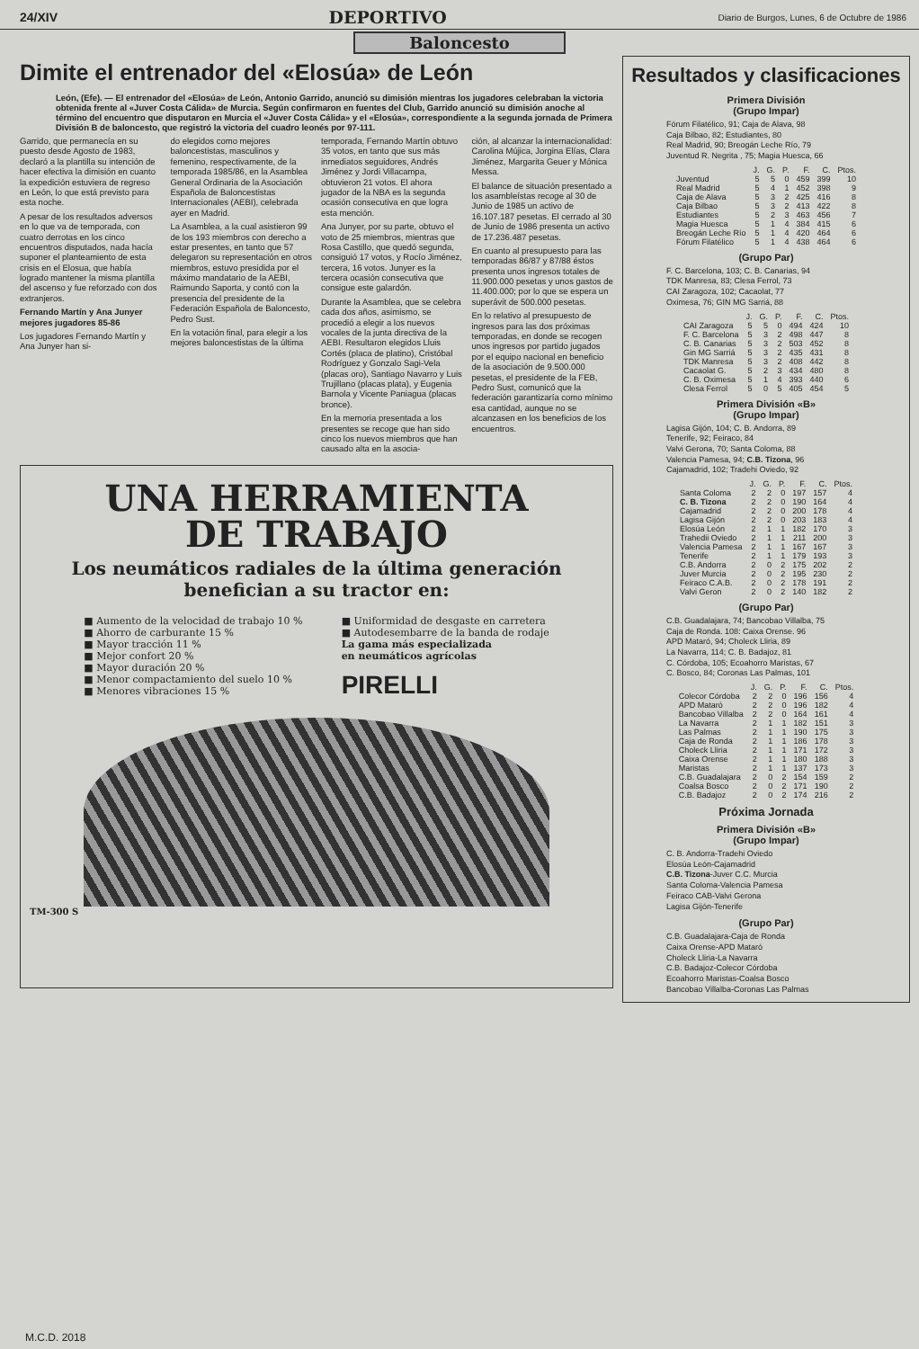24/XIV DEPORTIVO Diario de Burgos, Lunes, 6 de Octubre de 1986
Baloncesto
Dimite el entrenador del «Elosúa» de León
León, (Efe). — El entrenador del «Elosúa» de León, Antonio Garrido, anunció su dimisión mientras los jugadores celebraban la victoria obtenida frente al «Juver Costa Cálida» de Murcia. Según confirmaron en fuentes del Club, Garrido anunció su dimisión anoche al término del encuentro que disputaron en Murcia el «Juver Costa Cálida» y el «Elosúa», correspondiente a la segunda jornada de Primera División B de baloncesto, que registró la victoria del cuadro leonés por 97-111.
Garrido, que permanecía en su puesto desde Agosto de 1983, declaró a la plantilla su intención de hacer efectiva la dimisión en cuanto la expedición estuviera de regreso en León, lo que está previsto para esta noche.
A pesar de los resultados adversos en lo que va de temporada, con cuatro derrotas en los cinco encuentros disputados, nada hacía suponer el planteamiento de esta crisis en el Elosua, que había logrado mantener la misma plantilla del ascenso y fue reforzado con dos extranjeros.
Fernando Martín y Ana Junyer mejores jugadores 85-86
Los jugadores Fernando Martín y Ana Junyer han si-
do elegidos como mejores baloncestistas, masculinos y femenino, respectivamente, de la temporada 1985/86, en la Asamblea General Ordinaria de la Asociación Española de Baloncestistas Internacionales (AEBI), celebrada ayer en Madrid.
La Asamblea, a la cual asistieron 99 de los 193 miembros con derecho a estar presentes, en tanto que 57 delegaron su representación en otros miembros, estuvo presidida por el máximo mandatario de la AEBI, Raimundo Saporta, y contó con la presencia del presidente de la Federación Española de Baloncesto, Pedro Sust.
En la votación final, para elegir a los mejores baloncestistas de la última
temporada, Fernando Martín obtuvo 35 votos, en tanto que sus más inmediatos seguidores, Andrés Jiménez y Jordi Villacampa, obtuvieron 21 votos. El ahora jugador de la NBA es la segunda ocasión consecutiva en que logra esta mención.
Ana Junyer, por su parte, obtuvo el voto de 25 miembros, mientras que Rosa Castillo, que quedó segunda, consiguió 17 votos, y Rocío Jiménez, tercera, 16 votos. Junyer es la tercera ocasión consecutiva que consigue este galardón.
Durante la Asamblea, que se celebra cada dos años, asimismo, se procedió a elegir a los nuevos vocales de la junta directiva de la AEBI. Resultaron elegidos Lluis Cortés (placa de platino), Cristóbal Rodríguez y Gonzalo Sagi-Vela (placas oro), Santiago Navarro y Luis Trujillano (placas plata), y Eugenia Barnola y Vicente Paniagua (placas bronce).
En la memoria presentada a los presentes se recoge que han sido cinco los nuevos miembros que han causado alta en la asocia-
ción, al alcanzar la internacionalidad: Carolina Mújica, Jorgina Elías, Clara Jiménez, Margarita Geuer y Mónica Messa.
El balance de situación presentado a los asambleístas recoge al 30 de Junio de 1985 un activo de 16.107.187 pesetas. El cerrado al 30 de Junio de 1986 presenta un activo de 17.236.487 pesetas.
En cuanto al presupuesto para las temporadas 86/87 y 87/88 éstos presenta unos ingresos totales de 11.900.000 pesetas y unos gastos de 11.400.000; por lo que se espera un superávit de 500.000 pesetas.
En lo relativo al presupuesto de ingresos para las dos próximas temporadas, en donde se recogen unos ingresos por partido jugados por el equipo nacional en beneficio de la asociación de 9.500.000 pesetas, el presidente de la FEB, Pedro Sust, comunicó que la federación garantizaría como mínimo esa cantidad, aunque no se alcanzasen en los beneficios de los encuentros.
UNA HERRAMIENTA
DE TRABAJO
Los neumáticos radiales de la última generación
benefician a su tractor en:
■ Aumento de la velocidad de trabajo 10 %
■ Ahorro de carburante 15 %
■ Mayor tracción 11 %
■ Mejor confort 20 %
■ Mayor duración 20 %
■ Menor compactamiento del suelo 10 %
■ Menores vibraciones 15 %
■ Uniformidad de desgaste en carretera
■ Autodesembarre de la banda de rodaje
La gama más especializada
en neumáticos agrícolas
PIRELLI
TM-300 S
Resultados y clasificaciones
Primera División
(Grupo Impar)
Fórum Filatélico, 91; Caja de Alava, 98
Caja Bilbao, 82; Estudiantes, 80
Real Madrid, 90; Breogán Leche Río, 79
Juventud R. Negrita , 75; Magia Huesca, 66
| | J. | G. | P. | F. | C. | Ptos. |
| --- | --- | --- | --- | --- | --- | --- |
| Juventud | 5 | 5 | 0 | 459 | 399 | 10 |
| Real Madrid | 5 | 4 | 1 | 452 | 398 | 9 |
| Caja de Alava | 5 | 3 | 2 | 425 | 416 | 8 |
| Caja Bilbao | 5 | 3 | 2 | 413 | 422 | 8 |
| Estudiantes | 5 | 2 | 3 | 463 | 456 | 7 |
| Magia Huesca | 5 | 1 | 4 | 384 | 415 | 6 |
| Breogán Leche Río | 5 | 1 | 4 | 420 | 464 | 6 |
| Fórum Filatélico | 5 | 1 | 4 | 438 | 464 | 6 |
(Grupo Par)
F. C. Barcelona, 103; C. B. Canarias, 94
TDK Manresa, 83; Clesa Ferrol, 73
CAI Zaragoza, 102; Cacaolat, 77
Oximesa, 76; GIN MG Sarriá, 88
| | J. | G. | P. | F. | C. | Ptos. |
| --- | --- | --- | --- | --- | --- | --- |
| CAI Zaragoza | 5 | 5 | 0 | 494 | 424 | 10 |
| F. C. Barcelona | 5 | 3 | 2 | 498 | 447 | 8 |
| C. B. Canarias | 5 | 3 | 2 | 503 | 452 | 8 |
| Gin MG Sarriá | 5 | 3 | 2 | 435 | 431 | 8 |
| TDK Manresa | 5 | 3 | 2 | 408 | 442 | 8 |
| Cacaolat G. | 5 | 2 | 3 | 434 | 480 | 8 |
| C. B. Oximesa | 5 | 1 | 4 | 393 | 440 | 6 |
| Clesa Ferrol | 5 | 0 | 5 | 405 | 454 | 5 |
Primera División «B»
(Grupo Impar)
Lagisa Gijón, 104; C. B. Andorra, 89
Tenerife, 92; Feiraco, 84
Valvi Gerona, 70; Santa Coloma, 88
Valencia Pamesa, 94; C.B. Tizona, 96
Cajamadrid, 102; Tradehi Oviedo, 92
| | J. | G. | P. | F. | C. | Ptos. |
| --- | --- | --- | --- | --- | --- | --- |
| Santa Coloma | 2 | 2 | 0 | 197 | 157 | 4 |
| C. B. Tizona | 2 | 2 | 0 | 190 | 164 | 4 |
| Cajamadrid | 2 | 2 | 0 | 200 | 178 | 4 |
| Lagisa Gijón | 2 | 2 | 0 | 203 | 183 | 4 |
| Elosúa León | 2 | 1 | 1 | 182 | 170 | 3 |
| Trahedii Oviedo | 2 | 1 | 1 | 211 | 200 | 3 |
| Valencia Pamesa | 2 | 1 | 1 | 167 | 167 | 3 |
| Tenerife | 2 | 1 | 1 | 179 | 193 | 3 |
| C.B. Andorra | 2 | 0 | 2 | 175 | 202 | 2 |
| Juver Murcia | 2 | 0 | 2 | 195 | 230 | 2 |
| Feiraco C.A.B. | 2 | 0 | 2 | 178 | 191 | 2 |
| Valvi Geron | 2 | 0 | 2 | 140 | 182 | 2 |
(Grupo Par)
C.B. Guadalajara, 74; Bancobao Villalba, 75
Caja de Ronda. 108: Caixa Orense. 96
APD Mataró, 94; Choleck Lliria, 89
La Navarra, 114; C. B. Badajoz, 81
C. Córdoba, 105; Ecoahorro Maristas, 67
C. Bosco, 84; Coronas Las Palmas, 101
| | J. | G. | P. | F. | C. | Ptos. |
| --- | --- | --- | --- | --- | --- | --- |
| Colecor Córdoba | 2 | 2 | 0 | 196 | 156 | 4 |
| APD Mataró | 2 | 2 | 0 | 196 | 182 | 4 |
| Bancobao Villalba | 2 | 2 | 0 | 164 | 161 | 4 |
| La Navarra | 2 | 1 | 1 | 182 | 151 | 3 |
| Las Palmas | 2 | 1 | 1 | 190 | 175 | 3 |
| Caja de Ronda | 2 | 1 | 1 | 186 | 178 | 3 |
| Choleck Lliria | 2 | 1 | 1 | 171 | 172 | 3 |
| Caixa Orense | 2 | 1 | 1 | 180 | 188 | 3 |
| Maristas | 2 | 1 | 1 | 137 | 173 | 3 |
| C.B. Guadalajara | 2 | 0 | 2 | 154 | 159 | 2 |
| Coalsa Bosco | 2 | 0 | 2 | 171 | 190 | 2 |
| C.B. Badajoz | 2 | 0 | 2 | 174 | 216 | 2 |
Próxima Jornada
Primera División «B»
(Grupo Impar)
C. B. Andorra-Tradehi Oviedo
Elosúa León-Cajamadrid
C.B. Tizona-Juver C.C. Murcia
Santa Coloma-Valencia Pamesa
Feiraco CAB-Valvi Gerona
Lagisa Gijón-Tenerife
(Grupo Par)
C.B. Guadalajara-Caja de Ronda
Caixa Orense-APD Mataró
Choleck Lliria-La Navarra
C.B. Badajoz-Colecor Córdoba
Ecoahorro Maristas-Coalsa Bosco
Bancobao Villalba-Coronas Las Palmas
M.C.D. 2018